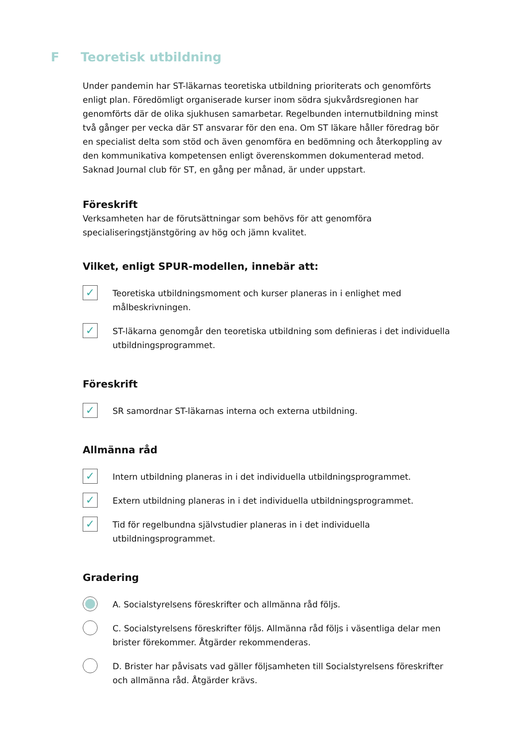F Teoretisk utbildning
Under pandemin har ST-läkarnas teoretiska utbildning prioriterats och genomförts enligt plan. Föredömligt organiserade kurser inom södra sjukvårdsregionen har genomförts där de olika sjukhusen samarbetar. Regelbunden internutbildning minst två gånger per vecka där ST ansvarar för den ena. Om ST läkare håller föredrag bör en specialist delta som stöd och även genomföra en bedömning och återkoppling av den kommunikativa kompetensen enligt överenskommen dokumenterad metod. Saknad Journal club för ST, en gång per månad, är under uppstart.
Föreskrift
Verksamheten har de förutsättningar som behövs för att genomföra specialiseringstjänstgöring av hög och jämn kvalitet.
Vilket, enligt SPUR-modellen, innebär att:
✓
Teoretiska utbildningsmoment och kurser planeras in i enlighet med målbeskrivningen.
✓
ST-läkarna genomgår den teoretiska utbildning som definieras i det individuella utbildningsprogrammet.
Föreskrift
✓
SR samordnar ST-läkarnas interna och externa utbildning.
Allmänna råd
✓
Intern utbildning planeras in i det individuella utbildningsprogrammet.
✓
Extern utbildning planeras in i det individuella utbildningsprogrammet.
✓
Tid för regelbundna självstudier planeras in i det individuella utbildningsprogrammet.
Gradering
A. Socialstyrelsens föreskrifter och allmänna råd följs.
C. Socialstyrelsens föreskrifter följs. Allmänna råd följs i väsentliga delar men brister förekommer. Åtgärder rekommenderas.
D. Brister har påvisats vad gäller följsamheten till Socialstyrelsens föreskrifter och allmänna råd. Åtgärder krävs.